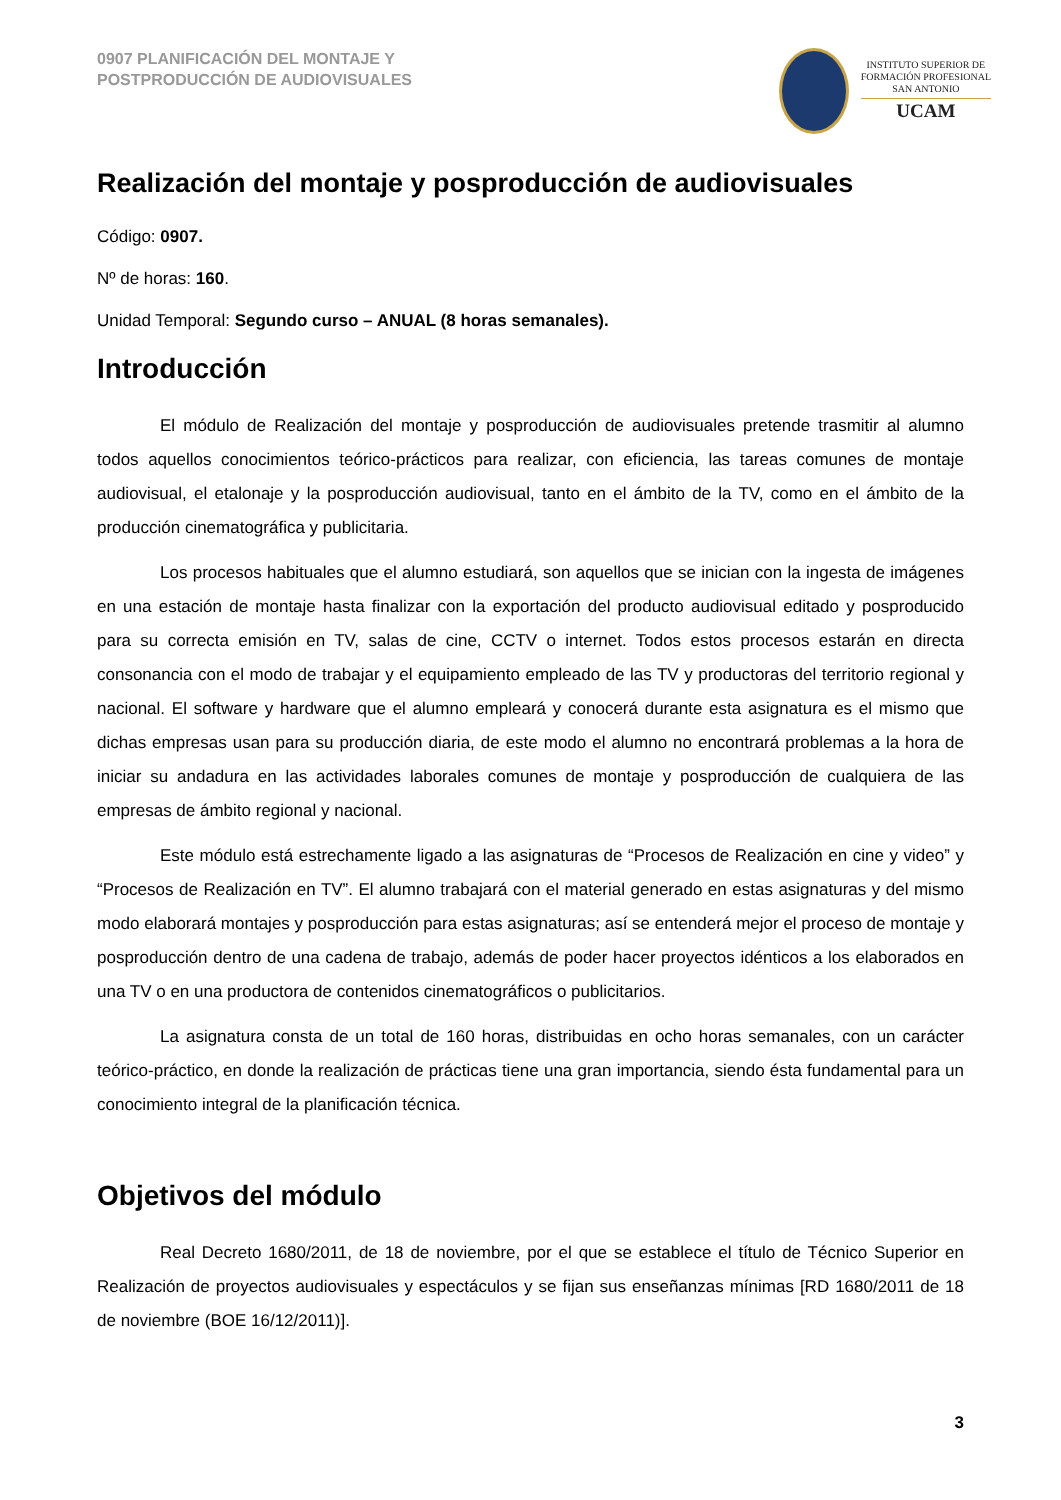0907 PLANIFICACIÓN DEL MONTAJE Y
POSTPRODUCCIÓN DE AUDIOVISUALES
INSTITUTO SUPERIOR DE
FORMACIÓN PROFESIONAL
SAN ANTONIO
UCAM
Realización del montaje y posproducción de audiovisuales
Código: 0907.
Nº de horas: 160.
Unidad Temporal: Segundo curso – ANUAL (8 horas semanales).
Introducción
El módulo de Realización del montaje y posproducción de audiovisuales pretende trasmitir al alumno todos aquellos conocimientos teórico-prácticos para realizar, con eficiencia, las tareas comunes de montaje audiovisual, el etalonaje y la posproducción audiovisual, tanto en el ámbito de la TV, como en el ámbito de la producción cinematográfica y publicitaria.
Los procesos habituales que el alumno estudiará, son aquellos que se inician con la ingesta de imágenes en una estación de montaje hasta finalizar con la exportación del producto audiovisual editado y posproducido para su correcta emisión en TV, salas de cine, CCTV o internet. Todos estos procesos estarán en directa consonancia con el modo de trabajar y el equipamiento empleado de las TV y productoras del territorio regional y nacional. El software y hardware que el alumno empleará y conocerá durante esta asignatura es el mismo que dichas empresas usan para su producción diaria, de este modo el alumno no encontrará problemas a la hora de iniciar su andadura en las actividades laborales comunes de montaje y posproducción de cualquiera de las empresas de ámbito regional y nacional.
Este módulo está estrechamente ligado a las asignaturas de “Procesos de Realización en cine y video” y “Procesos de Realización en TV”. El alumno trabajará con el material generado en estas asignaturas y del mismo modo elaborará montajes y posproducción para estas asignaturas; así se entenderá mejor el proceso de montaje y posproducción dentro de una cadena de trabajo, además de poder hacer proyectos idénticos a los elaborados en una TV o en una productora de contenidos cinematográficos o publicitarios.
La asignatura consta de un total de 160 horas, distribuidas en ocho horas semanales, con un carácter teórico-práctico, en donde la realización de prácticas tiene una gran importancia, siendo ésta fundamental para un conocimiento integral de la planificación técnica.
Objetivos del módulo
Real Decreto 1680/2011, de 18 de noviembre, por el que se establece el título de Técnico Superior en Realización de proyectos audiovisuales y espectáculos y se fijan sus enseñanzas mínimas [RD 1680/2011 de 18 de noviembre (BOE 16/12/2011)].
3